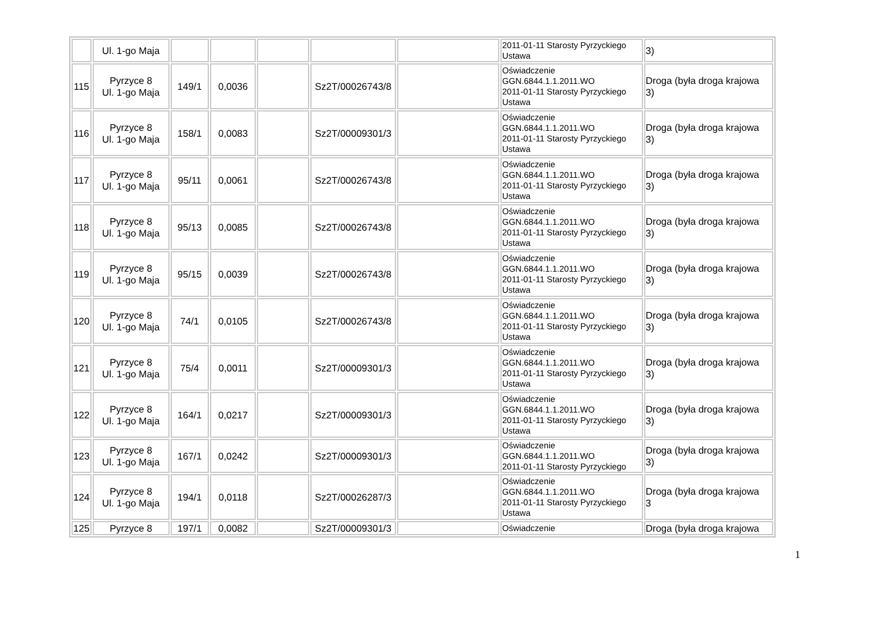| | Ul. 1-go Maja | | | | | | 2011-01-11 Starosty Pyrzyckiego Ustawa | 3) |
| 115 | Pyrzyce 8 Ul. 1-go Maja | 149/1 | 0,0036 | | Sz2T/00026743/8 | | Oświadczenie GGN.6844.1.1.2011.WO 2011-01-11 Starosty Pyrzyckiego Ustawa | Droga (była droga krajowa 3) |
| 116 | Pyrzyce 8 Ul. 1-go Maja | 158/1 | 0,0083 | | Sz2T/00009301/3 | | Oświadczenie GGN.6844.1.1.2011.WO 2011-01-11 Starosty Pyrzyckiego Ustawa | Droga (była droga krajowa 3) |
| 117 | Pyrzyce 8 Ul. 1-go Maja | 95/11 | 0,0061 | | Sz2T/00026743/8 | | Oświadczenie GGN.6844.1.1.2011.WO 2011-01-11 Starosty Pyrzyckiego Ustawa | Droga (była droga krajowa 3) |
| 118 | Pyrzyce 8 Ul. 1-go Maja | 95/13 | 0,0085 | | Sz2T/00026743/8 | | Oświadczenie GGN.6844.1.1.2011.WO 2011-01-11 Starosty Pyrzyckiego Ustawa | Droga (była droga krajowa 3) |
| 119 | Pyrzyce 8 Ul. 1-go Maja | 95/15 | 0,0039 | | Sz2T/00026743/8 | | Oświadczenie GGN.6844.1.1.2011.WO 2011-01-11 Starosty Pyrzyckiego Ustawa | Droga (była droga krajowa 3) |
| 120 | Pyrzyce 8 Ul. 1-go Maja | 74/1 | 0,0105 | | Sz2T/00026743/8 | | Oświadczenie GGN.6844.1.1.2011.WO 2011-01-11 Starosty Pyrzyckiego Ustawa | Droga (była droga krajowa 3) |
| 121 | Pyrzyce 8 Ul. 1-go Maja | 75/4 | 0,0011 | | Sz2T/00009301/3 | | Oświadczenie GGN.6844.1.1.2011.WO 2011-01-11 Starosty Pyrzyckiego Ustawa | Droga (była droga krajowa 3) |
| 122 | Pyrzyce 8 Ul. 1-go Maja | 164/1 | 0,0217 | | Sz2T/00009301/3 | | Oświadczenie GGN.6844.1.1.2011.WO 2011-01-11 Starosty Pyrzyckiego Ustawa | Droga (była droga krajowa 3) |
| 123 | Pyrzyce 8 Ul. 1-go Maja | 167/1 | 0,0242 | | Sz2T/00009301/3 | | Oświadczenie GGN.6844.1.1.2011.WO 2011-01-11 Starosty Pyrzyckiego | Droga (była droga krajowa 3) |
| 124 | Pyrzyce 8 Ul. 1-go Maja | 194/1 | 0,0118 | | Sz2T/00026287/3 | | Oświadczenie GGN.6844.1.1.2011.WO 2011-01-11 Starosty Pyrzyckiego Ustawa | Droga (była droga krajowa 3 |
| 125 | Pyrzyce 8 | 197/1 | 0,0082 | | Sz2T/00009301/3 | | Oświadczenie | Droga (była droga krajowa |
1